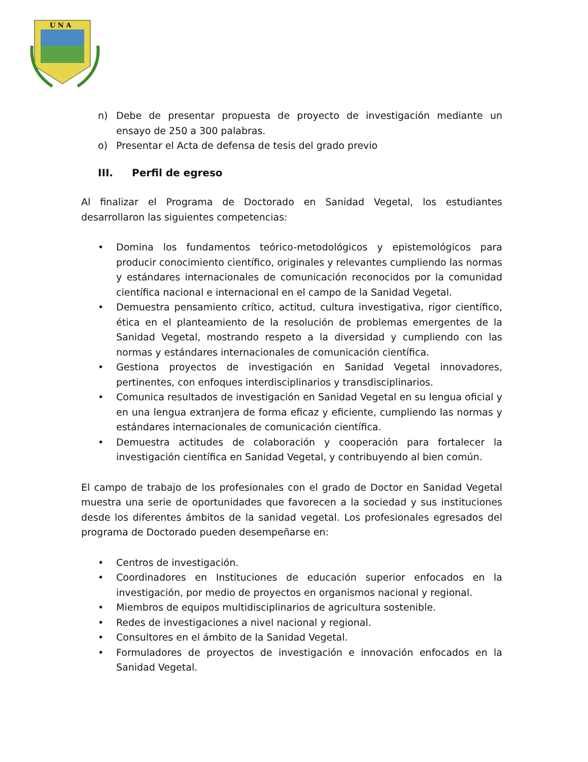U N A
n) Debe de presentar propuesta de proyecto de investigación mediante un ensayo de 250 a 300 palabras.
o) Presentar el Acta de defensa de tesis del grado previo
III. Perfil de egreso
Al finalizar el Programa de Doctorado en Sanidad Vegetal, los estudiantes desarrollaron las siguientes competencias:
• Domina los fundamentos teórico-metodológicos y epistemológicos para producir conocimiento científico, originales y relevantes cumpliendo las normas y estándares internacionales de comunicación reconocidos por la comunidad científica nacional e internacional en el campo de la Sanidad Vegetal.
• Demuestra pensamiento crítico, actitud, cultura investigativa, rigor científico, ética en el planteamiento de la resolución de problemas emergentes de la Sanidad Vegetal, mostrando respeto a la diversidad y cumpliendo con las normas y estándares internacionales de comunicación científica.
• Gestiona proyectos de investigación en Sanidad Vegetal innovadores, pertinentes, con enfoques interdisciplinarios y transdisciplinarios.
• Comunica resultados de investigación en Sanidad Vegetal en su lengua oficial y en una lengua extranjera de forma eficaz y eficiente, cumpliendo las normas y estándares internacionales de comunicación científica.
• Demuestra actitudes de colaboración y cooperación para fortalecer la investigación científica en Sanidad Vegetal, y contribuyendo al bien común.
El campo de trabajo de los profesionales con el grado de Doctor en Sanidad Vegetal muestra una serie de oportunidades que favorecen a la sociedad y sus instituciones desde los diferentes ámbitos de la sanidad vegetal. Los profesionales egresados del programa de Doctorado pueden desempeñarse en:
• Centros de investigación.
• Coordinadores en Instituciones de educación superior enfocados en la investigación, por medio de proyectos en organismos nacional y regional.
• Miembros de equipos multidisciplinarios de agricultura sostenible.
• Redes de investigaciones a nivel nacional y regional.
• Consultores en el ámbito de la Sanidad Vegetal.
• Formuladores de proyectos de investigación e innovación enfocados en la Sanidad Vegetal.